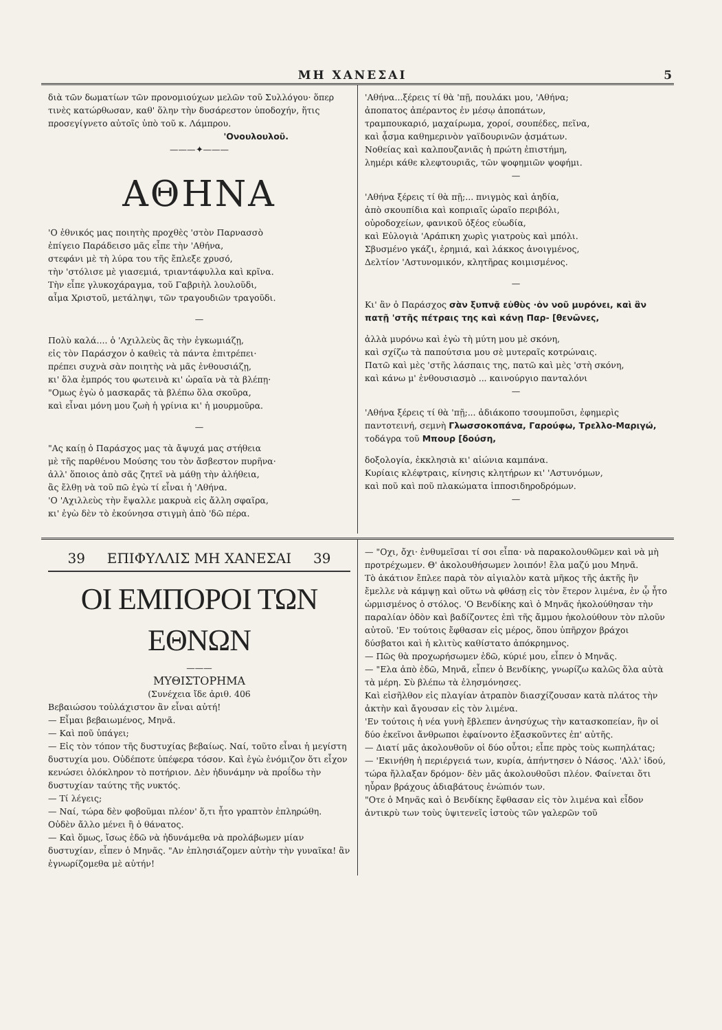ΜΗ ΧΑΝΕΣΑΙ 5
διὰ τῶν δωματίων τῶν προνομιούχων μελῶν τοῦ Συλλόγου· ὅπερ τινὲς κατώρθωσαν, καθ' ὅλην τὴν δυσάρεστον ὑποδοχήν, ἥτις προσεγίγνετο αὐτοῖς ὑπὸ τοῦ κ. Λάμπρου.
'Ονουλουλοῦ.
———✦———
ΑΘΗΝΑ
'Ο ἐθνικός μας ποιητὴς προχθὲς 'στὸν Παρνασσὸ
ἐπίγειο Παράδεισο μᾶς εἶπε τὴν 'Αθήνα,
στεφάνι μὲ τὴ λύρα του τῆς ἔπλεξε χρυσό,
τὴν 'στόλισε μὲ γιασεμιά, τριαντάφυλλα καὶ κρῖνα.
Τὴν εἶπε γλυκοχάραγμα, τοῦ Γαβριὴλ λουλοῦδι,
αἷμα Χριστοῦ, μετάληψι, τῶν τραγουδιῶν τραγοῦδι.
—
Πολὺ καλά.... ὁ 'Αχιλλεὺς ἂς τὴν ἐγκωμιάζῃ,
εἰς τὸν Παράσχον ὁ καθεὶς τὰ πάντα ἐπιτρέπει·
πρέπει συχνὰ σὰν ποιητὴς νὰ μᾶς ἐνθουσιάζῃ,
κι' ὅλα ἐμπρός του φωτεινὰ κι' ὡραῖα νὰ τὰ βλέπῃ·
"Ομως ἐγὼ ὁ μασκαρᾶς τὰ βλέπω ὅλα σκοῦρα,
καὶ εἶναι μόνη μου ζωὴ ἡ γρίνια κι' ἡ μουρμοῦρα.
—
"Ας καίῃ ὁ Παράσχος μας τὰ ἄψυχά μας στήθεια
μὲ τῆς παρθένου Μούσης του τὸν ἄσβεστον πυρῆνα·
ἀλλ' ὅποιος ἀπὸ σᾶς ζητεῖ νὰ μάθῃ τὴν ἀλήθεια,
ἂς ἔλθῃ νὰ τοῦ πῶ ἐγὼ τί εἶναι ἡ 'Αθήνα.
'Ο 'Αχιλλεὺς τὴν ἔψαλλε μακρυὰ εἰς ἄλλη σφαῖρα,
κι' ἐγὼ δὲν τὸ ἐκούνησα στιγμὴ ἀπὸ 'δῶ πέρα.
'Αθήνα...ξέρεις τί θὰ 'πῇ, πουλάκι μου, 'Αθήνα;
ἀποπατος ἀπέραντος ἐν μέσῳ ἀποπάτων,
τραμπουκαριό, μαχαίρωμα, χοροί, σουπέδες, πεῖνα,
καὶ ᾆσμα καθημερινὸν γαϊδουρινῶν ᾀσμάτων.
Νοθείας καὶ καλπουζανιᾶς ἡ πρώτη ἐπιστήμη,
λημέρι κάθε κλεφτουριᾶς, τῶν ψοφημιῶν ψοφήμι.
—
'Αθήνα ξέρεις τί θὰ πῇ;... πνιγμὸς καὶ ἀηδία,
ἀπὸ σκουπίδια καὶ κοπριαῖς ὡραῖο περιβόλι,
οὐροδοχείων, φανικοῦ ὀξέος εὐωδία,
καὶ Εὐλογιὰ 'Αράπικη χωρὶς γιατροὺς καὶ μπόλι.
Σβυσμένο γκάζι, ἐρημιά, καὶ λάκκος ἀνοιγμένος,
Δελτίον 'Αστυνομικόν, κλητῆρας κοιμισμένος.
—
Κι' ἂν ὁ Παράσχος σὰν ξυπνᾷ εὐθὺς ·ὁν νοῦ μυρόνει, καὶ ἂν πατῇ 'στῆς πέτραις της καὶ κάνῃ Παρ- [θενῶνες,
ἀλλὰ μυρόνω καὶ ἐγὼ τὴ μύτη μου μὲ σκόνη,
καὶ σχίζω τὰ παπούτσια μου σὲ μυτεραῖς κοτρώναις.
Πατῶ καὶ μὲς 'στῆς λάσπαις της, πατῶ καὶ μὲς 'στὴ σκόνη,
καὶ κάνω μ' ἐνθουσιασμὸ ... καινούργιο πανταλόνι
—
'Αθήνα ξέρεις τί θὰ 'πῇ;... ἀδιάκοπο τσουμποῦσι, ἐφημερὶς παντοτεινή, σεμνὴ Γλωσσοκοπάνα, Γαρούφω, Τρελλο-Μαριγώ, τοδάγρα τοῦ Μπουρ [δούση,
δοξολογία, ἐκκλησιὰ κι' αἰώνια καμπάνα.
Κυρίαις κλέφτραις, κίνησις κλητήρων κι' 'Αστυνόμων,
καὶ ποῦ καὶ ποῦ πλακώματα ἱπποσιδηροδρόμων.
—
39 ΕΠΙΦΥΛΛΙΣ ΜΗ ΧΑΝΕΣΑΙ 39
ΟΙ ΕΜΠΟΡΟΙ ΤΩΝ ΕΘΝΩΝ
———
ΜΥΘΙΣΤΟΡΗΜΑ
(Συνέχεια ἴδε ἀριθ. 406
Βεβαιώσου τοὐλάχιστον ἂν εἶναι αὐτή!
— Εἶμαι βεβαιωμένος, Μηνᾶ.
— Καὶ ποῦ ὑπάγει;
— Εἰς τὸν τόπον τῆς δυστυχίας βεβαίως. Ναί, τοῦτο εἶναι ἡ μεγίστη δυστυχία μου. Οὐδέποτε ὑπέφερα τόσον. Καὶ ἐγὼ ἐνόμιζον ὅτι εἶχον κενώσει ὁλόκληρον τὸ ποτήριον. Δὲν ἠδυνάμην νὰ προΐδω τὴν δυστυχίαν ταύτης τῆς νυκτός.
— Τί λέγεις;
— Ναί, τώρα δὲν φοβοῦμαι πλέον' ὅ,τι ἦτο γραπτὸν ἐπληρώθη. Οὐδὲν ἄλλο μένει ἢ ὁ θάνατος.
— Καὶ ὅμως, ἴσως ἐδῶ νὰ ἠδυνάμεθα νὰ προλάβωμεν μίαν δυστυχίαν, εἶπεν ὁ Μηνᾶς. "Αν ἐπλησιάζομεν αὐτὴν τὴν γυναῖκα! ἂν ἐγνωρίζομεθα μὲ αὐτήν!
— "Οχι, ὄχι· ἐνθυμεῖσαι τί σοι εἶπα· νὰ παρακολουθῶμεν καὶ νὰ μὴ προτρέχωμεν. Θ' ἀκολουθήσωμεν λοιπόν! ἔλα μαζύ μου Μηνᾶ.
Τὸ ἀκάτιον ἔπλεε παρὰ τὸν αἰγιαλὸν κατὰ μῆκος τῆς ἀκτῆς ἣν ἔμελλε νὰ κάμψῃ καὶ οὕτω νὰ φθάσῃ εἰς τὸν ἕτερον λιμένα, ἐν ᾧ ἦτο ὡρμισμένος ὁ στόλος. 'Ο Βενδίκης καὶ ὁ Μηνᾶς ἠκολούθησαν τὴν παραλίαν ὁδὸν καὶ βαδίζοντες ἐπὶ τῆς ἄμμου ἠκολούθουν τὸν πλοῦν αὐτοῦ. 'Εν τούτοις ἔφθασαν εἰς μέρος, ὅπου ὑπῆρχον βράχοι δύσβατοι καὶ ἡ κλιτὺς καθίστατο ἀπόκρημνος.
— Πῶς θὰ προχωρήσωμεν ἐδῶ, κύριέ μου, εἶπεν ὁ Μηνᾶς.
— "Ελα ἀπὸ ἐδῶ, Μηνᾶ, εἶπεν ὁ Βενδίκης, γνωρίζω καλῶς ὅλα αὐτὰ τὰ μέρη. Σὺ βλέπω τὰ ἐλησμόνησες.
Καὶ εἰσῆλθον εἰς πλαγίαν ἀτραπὸν διασχίζουσαν κατὰ πλάτος τὴν ἀκτὴν καὶ ἄγουσαν εἰς τὸν λιμένα.
'Εν τούτοις ἡ νέα γυνὴ ἔβλεπεν ἀνησύχως τὴν κατασκοπείαν, ἣν οἱ δύο ἐκεῖνοι ἄνθρωποι ἐφαίνοντο ἐξασκοῦντες ἐπ' αὐτῆς.
— Διατί μᾶς ἀκολουθοῦν οἱ δύο οὗτοι; εἶπε πρὸς τοὺς κωπηλάτας;
— 'Εκινήθη ἡ περιέργειά των, κυρία, ἀπήντησεν ὁ Νάσος. 'Αλλ' ἰδού, τώρα ἤλλαξαν δρόμον· δὲν μᾶς ἀκολουθοῦσι πλέον. Φαίνεται ὅτι ηὗραν βράχους ἀδιαβάτους ἐνώπιόν των.
"Οτε ὁ Μηνᾶς καὶ ὁ Βενδίκης ἔφθασαν εἰς τὸν λιμένα καὶ εἶδον ἀντικρὺ των τοὺς ὑψιτενεῖς ἱστοὺς τῶν γαλερῶν τοῦ